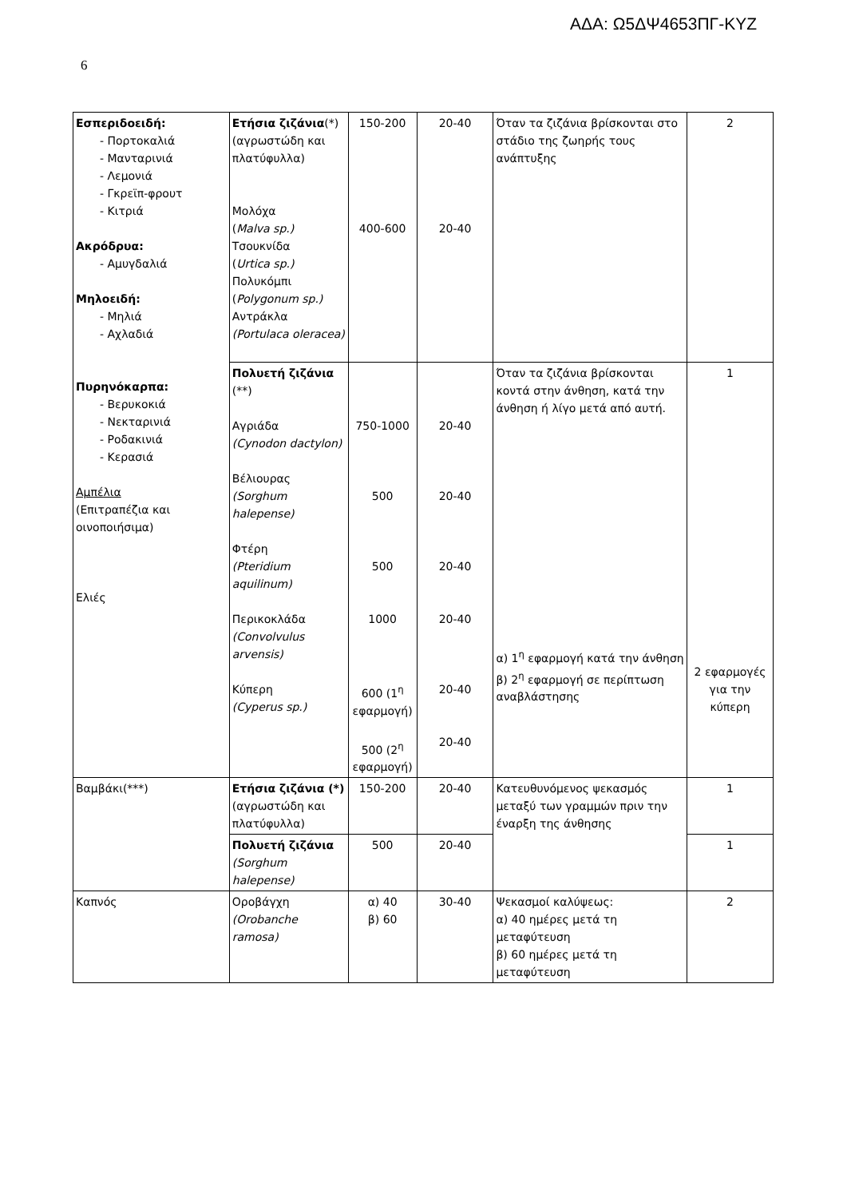ΑΔΑ: Ω5ΔΨ4653ΠΓ-ΚΥΖ
6
| Εσπεριδοειδή: - Πορτοκαλιά - Μανταρινιά - Λεμονιά - Γκρεϊπ-φρουτ - Κιτριά Ακρόδρυα: - Αμυγδαλιά Μηλοειδή: - Μηλιά - Αχλαδιά Πυρηνόκαρπα: - Βερυκοκιά - Νεκταρινιά - Ροδακινιά - Κερασιά Αμπέλια (Επιτραπέζια και οινοποιήσιμα) Ελιές | Ετήσια ζιζάνια (*) (αγρωστώδη και πλατύφυλλα) Μολόχα ( Malva sp.) Τσουκνίδα ( Urtica sp.) Πολυκόμπι ( Polygonum sp.) Αντράκλα (Portulaca oleracea) | 150-200 400-600 | 20-40 20-40 | Όταν τα ζιζάνια βρίσκονται στο στάδιο της ζωηρής τους ανάπτυξης | 2 |
| | Πολυετή ζιζάνια (**) Αγριάδα (Cynodon dactylon) Βέλιουρας (Sorghum halepense) Φτέρη (Pteridium aquilinum) Περικοκλάδα (Convolvulus arvensis) Κύπερη (Cyperus sp.) | 750-1000 500 500 1000 600 (1<sup>η</sup> εφαρμογή) 500 (2<sup>η</sup> εφαρμογή) | 20-40 20-40 20-40 20-40 20-40 20-40 | Όταν τα ζιζάνια βρίσκονται κοντά στην άνθηση, κατά την άνθηση ή λίγο μετά από αυτή. α) 1<sup>η</sup> εφαρμογή κατά την άνθηση β) 2<sup>η</sup> εφαρμογή σε περίπτωση αναβλάστησης | 1 2 εφαρμογές για την κύπερη |
| Βαμβάκι(***) | Ετήσια ζιζάνια (*) (αγρωστώδη και πλατύφυλλα) | 150-200 | 20-40 | Κατευθυνόμενος ψεκασμός μεταξύ των γραμμών πριν την έναρξη της άνθησης | 1 |
| | Πολυετή ζιζάνια (Sorghum halepense) | 500 | 20-40 | | 1 |
| Καπνός | Οροβάγχη (Orobanche ramosa) | α) 40 β) 60 | 30-40 | Ψεκασμοί καλύψεως: α) 40 ημέρες μετά τη μεταφύτευση β) 60 ημέρες μετά τη μεταφύτευση | 2 |